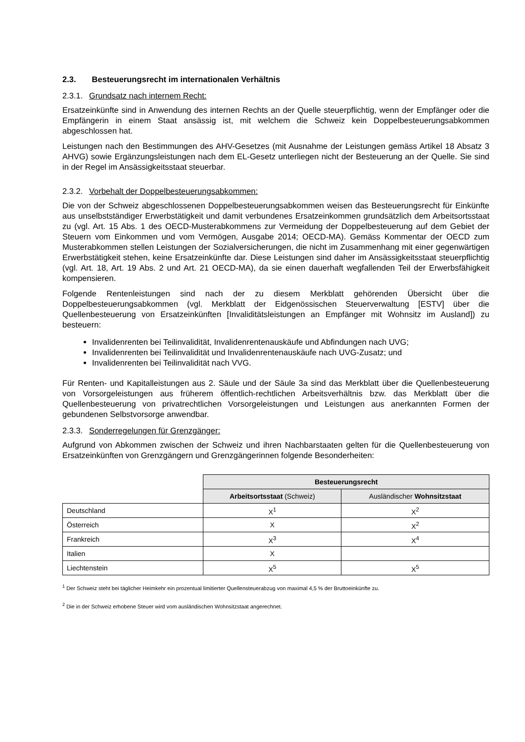2.3. Besteuerungsrecht im internationalen Verhältnis
2.3.1. Grundsatz nach internem Recht:
Ersatzeinkünfte sind in Anwendung des internen Rechts an der Quelle steuerpflichtig, wenn der Empfänger oder die Empfängerin in einem Staat ansässig ist, mit welchem die Schweiz kein Doppelbesteuerungsabkommen abgeschlossen hat.
Leistungen nach den Bestimmungen des AHV-Gesetzes (mit Ausnahme der Leistungen gemäss Artikel 18 Absatz 3 AHVG) sowie Ergänzungsleistungen nach dem EL-Gesetz unterliegen nicht der Besteuerung an der Quelle. Sie sind in der Regel im Ansässigkeitsstaat steuerbar.
2.3.2. Vorbehalt der Doppelbesteuerungsabkommen:
Die von der Schweiz abgeschlossenen Doppelbesteuerungsabkommen weisen das Besteuerungsrecht für Einkünfte aus unselbstständiger Erwerbstätigkeit und damit verbundenes Ersatzeinkommen grundsätzlich dem Arbeitsortsstaat zu (vgl. Art. 15 Abs. 1 des OECD-Musterabkommens zur Vermeidung der Doppelbesteuerung auf dem Gebiet der Steuern vom Einkommen und vom Vermögen, Ausgabe 2014; OECD-MA). Gemäss Kommentar der OECD zum Musterabkommen stellen Leistungen der Sozialversicherungen, die nicht im Zusammenhang mit einer gegenwärtigen Erwerbstätigkeit stehen, keine Ersatzeinkünfte dar. Diese Leistungen sind daher im Ansässigkeitsstaat steuerpflichtig (vgl. Art. 18, Art. 19 Abs. 2 und Art. 21 OECD-MA), da sie einen dauerhaft wegfallenden Teil der Erwerbsfähigkeit kompensieren.
Folgende Rentenleistungen sind nach der zu diesem Merkblatt gehörenden Übersicht über die Doppelbesteuerungsabkommen (vgl. Merkblatt der Eidgenössischen Steuerverwaltung [ESTV] über die Quellenbesteuerung von Ersatzeinkünften [Invaliditätsleistungen an Empfänger mit Wohnsitz im Ausland]) zu besteuern:
Invalidenrenten bei Teilinvalidität, Invalidenrentenauskäufe und Abfindungen nach UVG;
Invalidenrenten bei Teilinvalidität und Invalidenrentenauskäufe nach UVG-Zusatz; und
Invalidenrenten bei Teilinvalidität nach VVG.
Für Renten- und Kapitalleistungen aus 2. Säule und der Säule 3a sind das Merkblatt über die Quellenbesteuerung von Vorsorgeleistungen aus früherem öffentlich-rechtlichen Arbeitsverhältnis bzw. das Merkblatt über die Quellenbesteuerung von privatrechtlichen Vorsorgeleistungen und Leistungen aus anerkannten Formen der gebundenen Selbstvorsorge anwendbar.
2.3.3. Sonderregelungen für Grenzgänger:
Aufgrund von Abkommen zwischen der Schweiz und ihren Nachbarstaaten gelten für die Quellenbesteuerung von Ersatzeinkünften von Grenzgängern und Grenzgängerinnen folgende Besonderheiten:
| | Besteuerungsrecht | |
| | Arbeitsortsstaat (Schweiz) | Ausländischer Wohnsitzstaat |
| Deutschland | X<sup>1</sup> | X<sup>2</sup> |
| Österreich | X | X<sup>2</sup> |
| Frankreich | X<sup>3</sup> | X<sup>4</sup> |
| Italien | X | |
| Liechtenstein | X<sup>5</sup> | X<sup>5</sup> |
<sup>1</sup> Der Schweiz steht bei täglicher Heimkehr ein prozentual limitierter Quellensteuerabzug von maximal 4,5 % der Bruttoeinkünfte zu.
<sup>2</sup> Die in der Schweiz erhobene Steuer wird vom ausländischen Wohnsitzstaat angerechnet.